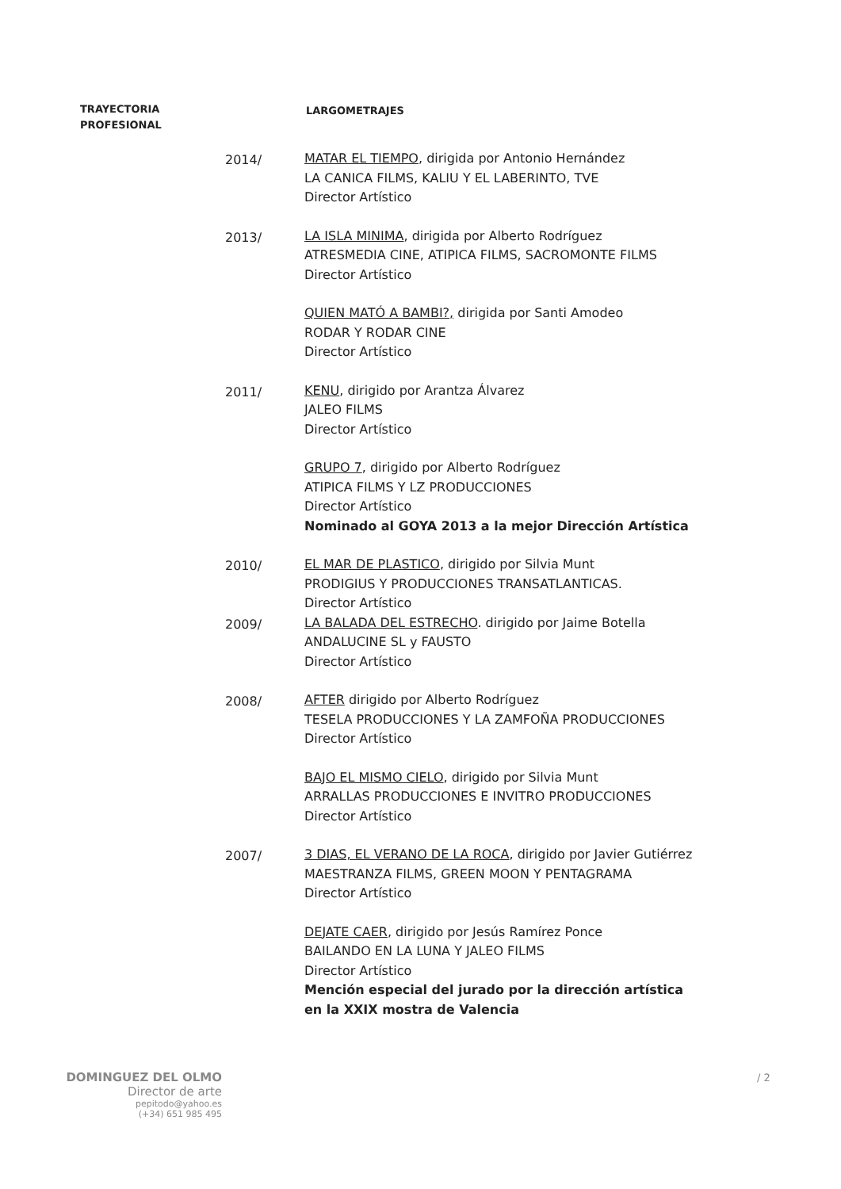TRAYECTORIA
PROFESIONAL
LARGOMETRAJES
2014/ MATAR EL TIEMPO, dirigida por Antonio Hernández
LA CANICA FILMS, KALIU Y EL LABERINTO, TVE
Director Artístico
2013/ LA ISLA MINIMA, dirigida por Alberto Rodríguez
ATRESMEDIA CINE, ATIPICA FILMS, SACROMONTE FILMS
Director Artístico
QUIEN MATÓ A BAMBI?, dirigida por Santi Amodeo
RODAR Y RODAR CINE
Director Artístico
2011/ KENU, dirigido por Arantza Álvarez
JALEO FILMS
Director Artístico
GRUPO 7, dirigido por Alberto Rodríguez
ATIPICA FILMS Y LZ PRODUCCIONES
Director Artístico
Nominado al GOYA 2013 a la mejor Dirección Artística
2010/ EL MAR DE PLASTICO, dirigido por Silvia Munt
PRODIGIUS Y PRODUCCIONES TRANSATLANTICAS.
Director Artístico
2009/ LA BALADA DEL ESTRECHO. dirigido por Jaime Botella
ANDALUCINE SL y FAUSTO
Director Artístico
2008/ AFTER dirigido por Alberto Rodríguez
TESELA PRODUCCIONES Y LA ZAMFOÑA PRODUCCIONES
Director Artístico
BAJO EL MISMO CIELO, dirigido por Silvia Munt
ARRALLAS PRODUCCIONES E INVITRO PRODUCCIONES
Director Artístico
2007/ 3 DIAS, EL VERANO DE LA ROCA, dirigido por Javier Gutiérrez
MAESTRANZA FILMS, GREEN MOON Y PENTAGRAMA
Director Artístico
DEJATE CAER, dirigido por Jesús Ramírez Ponce
BAILANDO EN LA LUNA Y JALEO FILMS
Director Artístico
Mención especial del jurado por la dirección artística
en la XXIX mostra de Valencia
DOMINGUEZ DEL OLMO
Director de arte
pepitodo@yahoo.es
(+34) 651 985 495
/ 2